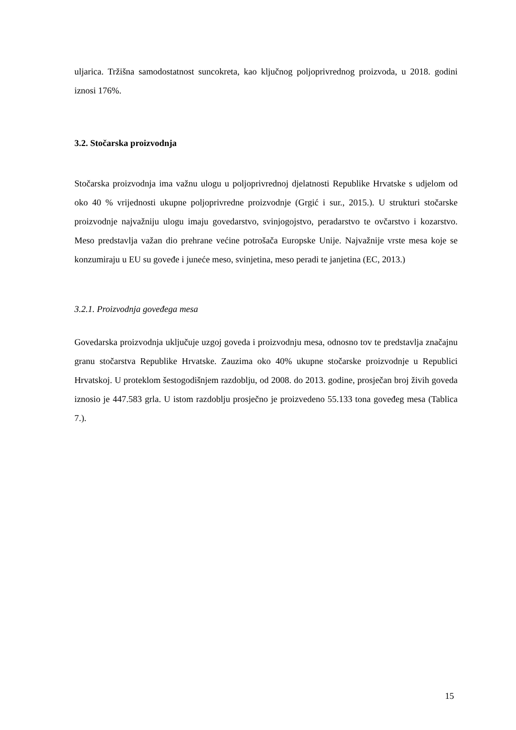uljarica. Tržišna samodostatnost suncokreta, kao ključnog poljoprivrednog proizvoda, u 2018. godini iznosi 176%.
3.2. Stočarska proizvodnja
Stočarska proizvodnja ima važnu ulogu u poljoprivrednoj djelatnosti Republike Hrvatske s udjelom od oko 40 % vrijednosti ukupne poljoprivredne proizvodnje (Grgić i sur., 2015.). U strukturi stočarske proizvodnje najvažniju ulogu imaju govedarstvo, svinjogojstvo, peradarstvo te ovčarstvo i kozarstvo. Meso predstavlja važan dio prehrane većine potrošača Europske Unije. Najvažnije vrste mesa koje se konzumiraju u EU su goveđe i juneće meso, svinjetina, meso peradi te janjetina (EC, 2013.)
3.2.1. Proizvodnja goveđega mesa
Govedarska proizvodnja uključuje uzgoj goveda i proizvodnju mesa, odnosno tov te predstavlja značajnu granu stočarstva Republike Hrvatske. Zauzima oko 40% ukupne stočarske proizvodnje u Republici Hrvatskoj. U proteklom šestogodišnjem razdoblju, od 2008. do 2013. godine, prosječan broj živih goveda iznosio je 447.583 grla. U istom razdoblju prosječno je proizvedeno 55.133 tona goveđeg mesa (Tablica 7.).
15